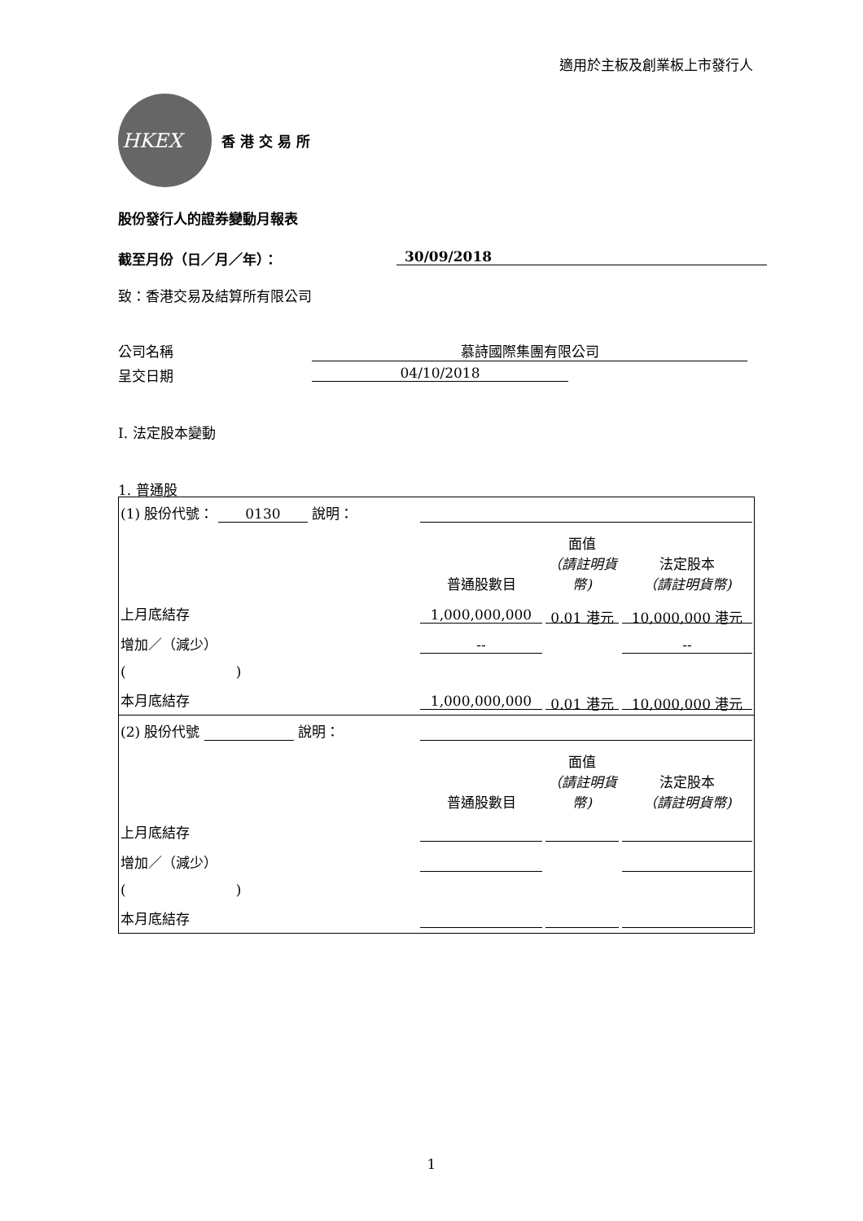適用於主板及創業板上市發行人
HKEX
香港交易所
股份發行人的證券變動月報表
截至月份（日／月／年）： 30/09/2018
致：香港交易及結算所有限公司
公司名稱 慕詩國際集團有限公司
呈交日期 04/10/2018
I. 法定股本變動
1. 普通股
| (1) 股份代號： 0130 說明： | | | | |
| | | 普通股數目 | 面值 （請註明貨幣) | 法定股本 （請註明貨幣) |
| 上月底結存 | | 1,000,000,000 | 0.01 港元 | 10,000,000 港元 |
| 增加／（減少） | | -- | | -- |
| ( ) | | | | |
| 本月底結存 | | 1,000,000,000 | 0.01 港元 | 10,000,000 港元 |
| (2) 股份代號 說明： | | | | |
| | | 普通股數目 | 面值 （請註明貨幣) | 法定股本 （請註明貨幣) |
| 上月底結存 | | | | |
| 增加／（減少） | | | | |
| ( ) | | | | |
| 本月底結存 | | | | |
1